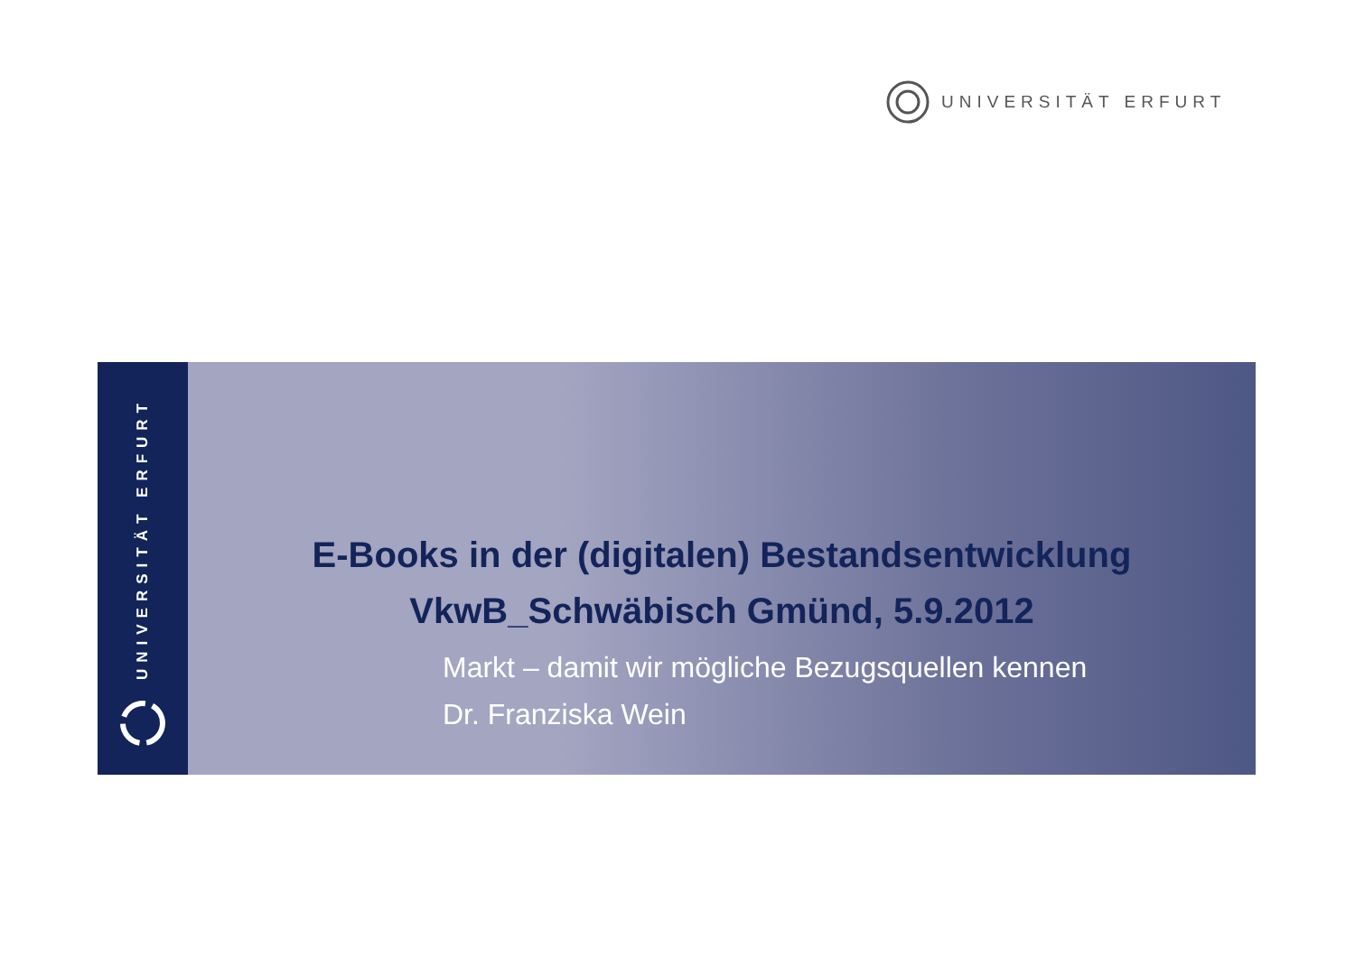UNIVERSITÄT ERFURT
UNIVERSITÄT ERFURT
E-Books in der (digitalen) Bestandsentwicklung
VkwB_Schwäbisch Gmünd, 5.9.2012
Markt – damit wir mögliche Bezugsquellen kennen
Dr. Franziska Wein